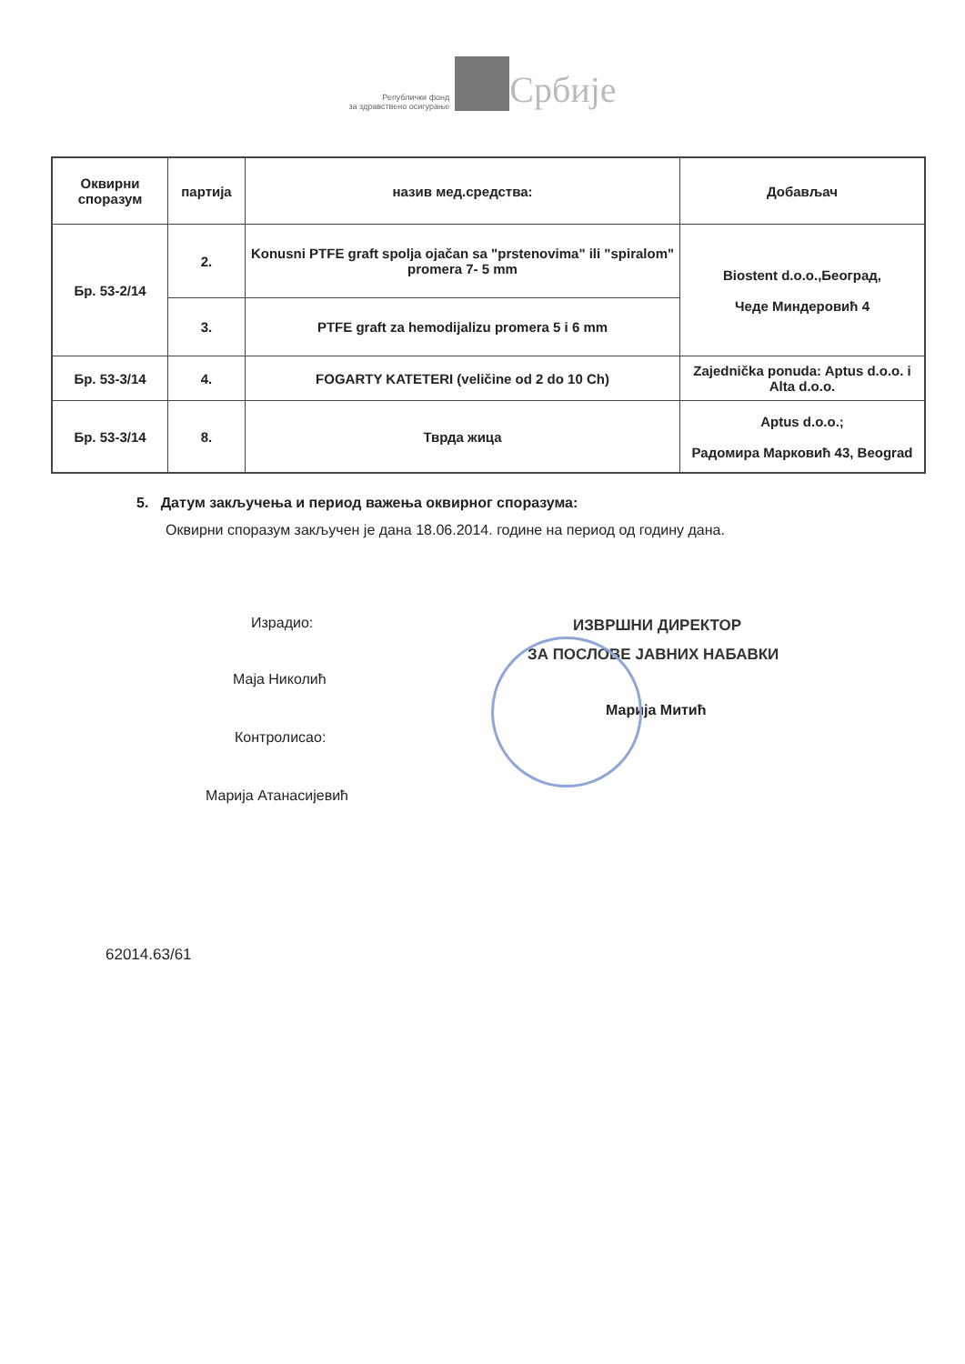Републички фонд
за здравствено осигурање Србије
| Оквирни споразум | партија | назив мед.средства: | Добављач |
| --- | --- | --- | --- |
| Бр. 53-2/14 | 2. | Konusni PTFE graft spolja ojačan sa "prstenovima" ili "spiralom" promera 7- 5 mm | Biostent d.o.o.,Београд, Чеде Миндеровић 4 |
| | 3. | PTFE graft za hemodijalizu promera 5 i 6 mm | |
| Бр. 53-3/14 | 4. | FOGARTY KATETERI (veličine od 2 do 10 Ch) | Zajednička ponuda: Aptus d.o.o. i Alta d.o.o. |
| Бр. 53-3/14 | 8. | Тврда жица | Aptus d.o.o.; Радомира Марковић 43, Beograd |
5. Датум закључења и период важења оквирног споразума:
Оквирни споразум закључен је дана 18.06.2014. године на период од годину дана.
Израдио:
Маја Николић
Контролисао:
Марија Атанасијевић
ИЗВРШНИ ДИРЕКТОР
ЗА ПОСЛОВЕ ЈАВНИХ НАБАВКИ
Марија Митић
62014.63/61